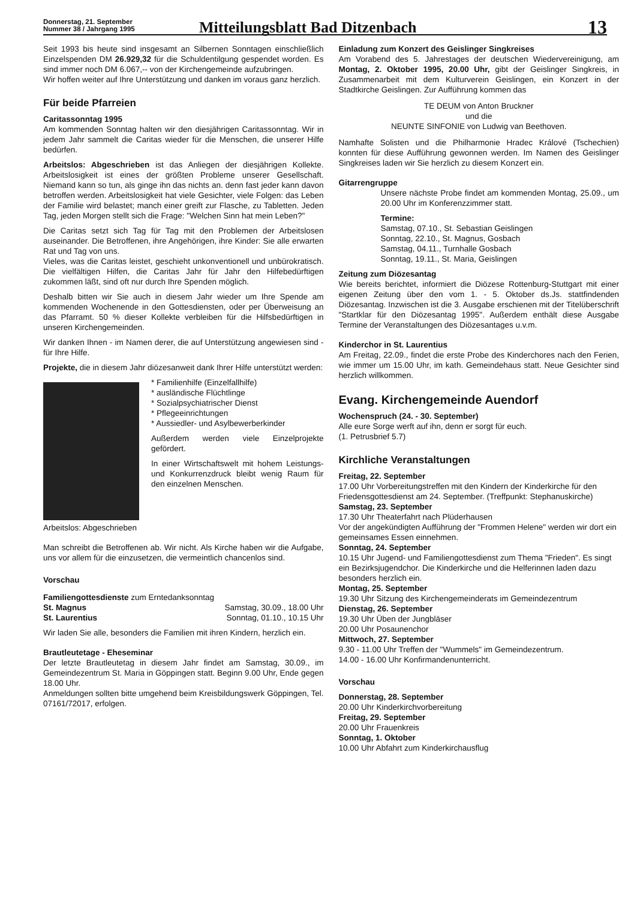Donnerstag, 21. September
Nummer 38 / Jahrgang 1995
Mitteilungsblatt Bad Ditzenbach
13
Seit 1993 bis heute sind insgesamt an Silbernen Sonntagen einschließlich Einzelspenden DM 26.929,32 für die Schuldentilgung gespendet worden. Es sind immer noch DM 6.067,-- von der Kirchengemeinde aufzubringen.
Wir hoffen weiter auf Ihre Unterstützung und danken im voraus ganz herzlich.
Für beide Pfarreien
Caritassonntag 1995
Am kommenden Sonntag halten wir den diesjährigen Caritassonntag. Wir in jedem Jahr sammelt die Caritas wieder für die Menschen, die unserer Hilfe bedürfen.
Arbeitslos: Abgeschrieben ist das Anliegen der diesjährigen Kollekte. Arbeitslosigkeit ist eines der größten Probleme unserer Gesellschaft. Niemand kann so tun, als ginge ihn das nichts an. denn fast jeder kann davon betroffen werden. Arbeitslosigkeit hat viele Gesichter, viele Folgen: das Leben der Familie wird belastet; manch einer greift zur Flasche, zu Tabletten. Jeden Tag, jeden Morgen stellt sich die Frage: "Welchen Sinn hat mein Leben?"
Die Caritas setzt sich Tag für Tag mit den Problemen der Arbeitslosen auseinander. Die Betroffenen, ihre Angehörigen, ihre Kinder: Sie alle erwarten Rat und Tag von uns.
Vieles, was die Caritas leistet, geschieht unkonventionell und unbürokratisch. Die vielfältigen Hilfen, die Caritas Jahr für Jahr den Hilfebedürftigen zukommen läßt, sind oft nur durch Ihre Spenden möglich.
Deshalb bitten wir Sie auch in diesem Jahr wieder um Ihre Spende am kommenden Wochenende in den Gottesdiensten, oder per Überweisung an das Pfarramt. 50 % dieser Kollekte verbleiben für die Hilfsbedürftigen in unseren Kirchengemeinden.
Wir danken Ihnen - im Namen derer, die auf Unterstützung angewiesen sind - für Ihre Hilfe.
Projekte, die in diesem Jahr diözesanweit dank Ihrer Hilfe unterstützt werden:
* Familienhilfe (Einzelfallhilfe)
* ausländische Flüchtlinge
* Sozialpsychiatrischer Dienst
* Pflegeeinrichtungen
* Aussiedler- und Asylbewerberkinder
Außerdem werden viele Einzelprojekte gefördert.
In einer Wirtschaftswelt mit hohem Leistungs- und Konkurrenzdruck bleibt wenig Raum für den einzelnen Menschen.
Arbeitslos: Abgeschrieben
Man schreibt die Betroffenen ab. Wir nicht. Als Kirche haben wir die Aufgabe, uns vor allem für die einzusetzen, die vermeintlich chancenlos sind.
Vorschau
Familiengottesdienste zum Erntedanksonntag
St. Magnus Samstag, 30.09., 18.00 Uhr
St. Laurentius Sonntag, 01.10., 10.15 Uhr
Wir laden Sie alle, besonders die Familien mit ihren Kindern, herzlich ein.
Brautleutetage - Eheseminar
Der letzte Brautleutetag in diesem Jahr findet am Samstag, 30.09., im Gemeindezentrum St. Maria in Göppingen statt. Beginn 9.00 Uhr, Ende gegen 18.00 Uhr.
Anmeldungen sollten bitte umgehend beim Kreisbildungswerk Göppingen, Tel. 07161/72017, erfolgen.
Einladung zum Konzert des Geislinger Singkreises
Am Vorabend des 5. Jahrestages der deutschen Wiedervereinigung, am Montag, 2. Oktober 1995, 20.00 Uhr, gibt der Geislinger Singkreis, in Zusammenarbeit mit dem Kulturverein Geislingen, ein Konzert in der Stadtkirche Geislingen. Zur Aufführung kommen das
TE DEUM von Anton Bruckner
und die
NEUNTE SINFONIE von Ludwig van Beethoven.
Namhafte Solisten und die Philharmonie Hradec Králové (Tschechien) konnten für diese Aufführung gewonnen werden. Im Namen des Geislinger Singkreises laden wir Sie herzlich zu diesem Konzert ein.
Gitarrengruppe
Unsere nächste Probe findet am kommenden Montag, 25.09., um 20.00 Uhr im Konferenzzimmer statt.
Termine:
Samstag, 07.10., St. Sebastian Geislingen
Sonntag, 22.10., St. Magnus, Gosbach
Samstag, 04.11., Turnhalle Gosbach
Sonntag, 19.11., St. Maria, Geislingen
Zeitung zum Diözesantag
Wie bereits berichtet, informiert die Diözese Rottenburg-Stuttgart mit einer eigenen Zeitung über den vom 1. - 5. Oktober ds.Js. stattfindenden Diözesantag. Inzwischen ist die 3. Ausgabe erschienen mit der Titelüberschrift "Startklar für den Diözesantag 1995". Außerdem enthält diese Ausgabe Termine der Veranstaltungen des Diözesantages u.v.m.
Kinderchor in St. Laurentius
Am Freitag, 22.09., findet die erste Probe des Kinderchores nach den Ferien, wie immer um 15.00 Uhr, im kath. Gemeindehaus statt. Neue Gesichter sind herzlich willkommen.
Evang. Kirchengemeinde Auendorf
Wochenspruch (24. - 30. September)
Alle eure Sorge werft auf ihn, denn er sorgt für euch.
(1. Petrusbrief 5.7)
Kirchliche Veranstaltungen
Freitag, 22. September
17.00 Uhr Vorbereitungstreffen mit den Kindern der Kinderkirche für den Friedensgottesdienst am 24. September. (Treffpunkt: Stephanuskirche)
Samstag, 23. September
17.30 Uhr Theaterfahrt nach Plüderhausen
Vor der angekündigten Aufführung der "Frommen Helene" werden wir dort ein gemeinsames Essen einnehmen.
Sonntag, 24. September
10.15 Uhr Jugend- und Familiengottesdienst zum Thema "Frieden". Es singt ein Bezirksjugendchor. Die Kinderkirche und die Helferinnen laden dazu besonders herzlich ein.
Montag, 25. September
19.30 Uhr Sitzung des Kirchengemeinderats im Gemeindezentrum
Dienstag, 26. September
19.30 Uhr Üben der Jungbläser
20.00 Uhr Posaunenchor
Mittwoch, 27. September
9.30 - 11.00 Uhr Treffen der "Wummels" im Gemeindezentrum.
14.00 - 16.00 Uhr Konfirmandenunterricht.
Vorschau
Donnerstag, 28. September
20.00 Uhr Kinderkirchvorbereitung
Freitag, 29. September
20.00 Uhr Frauenkreis
Sonntag, 1. Oktober
10.00 Uhr Abfahrt zum Kinderkirchausflug